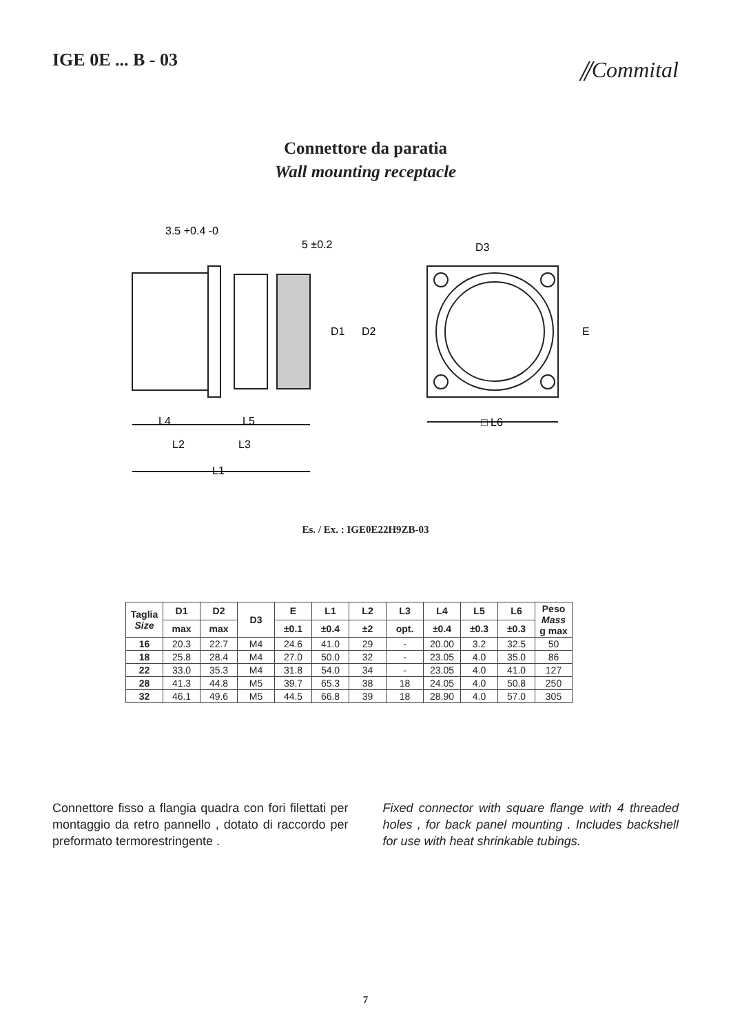IGE 0E ... B - 03
⫽Commital
Connettore da paratia
Wall mounting receptacle
3.5 +0.4 -0
5 ±0.2
D3
D1
D2
E
L4
L5
L2
L3
L1
□ L6
Es. / Ex. : IGE0E22H9ZB-03
| Taglia Size | D1 | D2 | D3 | E | L1 | L2 | L3 | L4 | L5 | L6 | Peso Mass g max |
| --- | --- | --- | --- | --- | --- | --- | --- | --- | --- | --- | --- |
| | max | max | | ±0.1 | ±0.4 | ±2 | opt. | ±0.4 | ±0.3 | ±0.3 | |
| 16 | 20.3 | 22.7 | M4 | 24.6 | 41.0 | 29 | - | 20.00 | 3.2 | 32.5 | 50 |
| 18 | 25.8 | 28.4 | M4 | 27.0 | 50.0 | 32 | - | 23.05 | 4.0 | 35.0 | 86 |
| 22 | 33.0 | 35.3 | M4 | 31.8 | 54.0 | 34 | - | 23.05 | 4.0 | 41.0 | 127 |
| 28 | 41.3 | 44.8 | M5 | 39.7 | 65.3 | 38 | 18 | 24.05 | 4.0 | 50.8 | 250 |
| 32 | 46.1 | 49.6 | M5 | 44.5 | 66.8 | 39 | 18 | 28.90 | 4.0 | 57.0 | 305 |
Connettore fisso a flangia quadra con fori filettati per montaggio da retro pannello , dotato di raccordo per preformato termorestringente .
Fixed connector with square flange with 4 threaded holes , for back panel mounting . Includes backshell for use with heat shrinkable tubings.
7